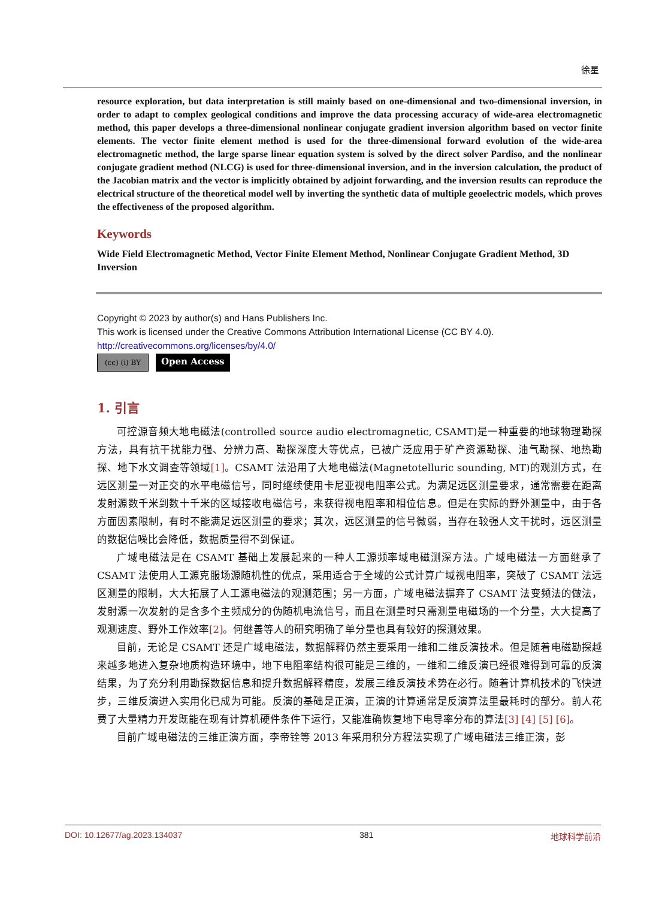徐星
resource exploration, but data interpretation is still mainly based on one-dimensional and two-dimensional inversion, in order to adapt to complex geological conditions and improve the data processing accuracy of wide-area electromagnetic method, this paper develops a three-dimensional nonlinear conjugate gradient inversion algorithm based on vector finite elements. The vector finite element method is used for the three-dimensional forward evolution of the wide-area electromagnetic method, the large sparse linear equation system is solved by the direct solver Pardiso, and the nonlinear conjugate gradient method (NLCG) is used for three-dimensional inversion, and in the inversion calculation, the product of the Jacobian matrix and the vector is implicitly obtained by adjoint forwarding, and the inversion results can reproduce the electrical structure of the theoretical model well by inverting the synthetic data of multiple geoelectric models, which proves the effectiveness of the proposed algorithm.
Keywords
Wide Field Electromagnetic Method, Vector Finite Element Method, Nonlinear Conjugate Gradient Method, 3D Inversion
Copyright © 2023 by author(s) and Hans Publishers Inc.
This work is licensed under the Creative Commons Attribution International License (CC BY 4.0).
http://creativecommons.org/licenses/by/4.0/
(cc) (i) BY
Open Access
1. 引言
可控源音频大地电磁法(controlled source audio electromagnetic, CSAMT)是一种重要的地球物理勘探方法，具有抗干扰能力强、分辨力高、勘探深度大等优点，已被广泛应用于矿产资源勘探、油气勘探、地热勘探、地下水文调查等领域[1]。CSAMT 法沿用了大地电磁法(Magnetotelluric sounding, MT)的观测方式，在远区测量一对正交的水平电磁信号，同时继续使用卡尼亚视电阻率公式。为满足远区测量要求，通常需要在距离发射源数千米到数十千米的区域接收电磁信号，来获得视电阻率和相位信息。但是在实际的野外测量中，由于各方面因素限制，有时不能满足远区测量的要求；其次，远区测量的信号微弱，当存在较强人文干扰时，远区测量的数据信噪比会降低，数据质量得不到保证。
广域电磁法是在 CSAMT 基础上发展起来的一种人工源频率域电磁测深方法。广域电磁法一方面继承了 CSAMT 法使用人工源克服场源随机性的优点，采用适合于全域的公式计算广域视电阻率，突破了 CSAMT 法远区测量的限制，大大拓展了人工源电磁法的观测范围；另一方面，广域电磁法摒弃了 CSAMT 法变频法的做法，发射源一次发射的是含多个主频成分的伪随机电流信号，而且在测量时只需测量电磁场的一个分量，大大提高了观测速度、野外工作效率[2]。何继善等人的研究明确了单分量也具有较好的探测效果。
目前，无论是 CSAMT 还是广域电磁法，数据解释仍然主要采用一维和二维反演技术。但是随着电磁勘探越来越多地进入复杂地质构造环境中，地下电阻率结构很可能是三维的，一维和二维反演已经很难得到可靠的反演结果，为了充分利用勘探数据信息和提升数据解释精度，发展三维反演技术势在必行。随着计算机技术的飞快进步，三维反演进入实用化已成为可能。反演的基础是正演，正演的计算通常是反演算法里最耗时的部分。前人花费了大量精力开发既能在现有计算机硬件条件下运行，又能准确恢复地下电导率分布的算法[3] [4] [5] [6]。
目前广域电磁法的三维正演方面，李帝铨等 2013 年采用积分方程法实现了广域电磁法三维正演，彭
DOI: 10.12677/ag.2023.134037 381 地球科学前沿